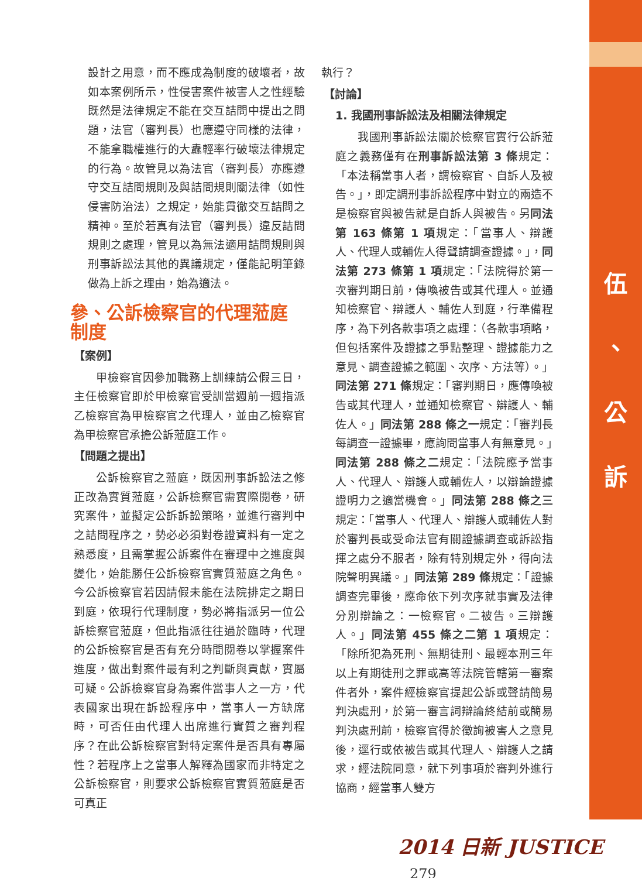伍
、
公
訴
設計之用意，而不應成為制度的破壞者，故如本案例所示，性侵害案件被害人之性經驗既然是法律規定不能在交互詰問中提出之問題，法官（審判長）也應遵守同樣的法律，不能拿職權進行的大纛輕率行破壞法律規定的行為。故管見以為法官（審判長）亦應遵守交互詰問規則及與詰問規則關法律（如性侵害防治法）之規定，始能貫徹交互詰問之精神。至於若真有法官（審判長）違反詰問規則之處理，管見以為無法適用詰問規則與刑事訴訟法其他的異議規定，僅能記明筆錄做為上訴之理由，始為適法。
參、公訴檢察官的代理蒞庭制度
【案例】
甲檢察官因參加職務上訓練請公假三日，主任檢察官即於甲檢察官受訓當週前一週指派乙檢察官為甲檢察官之代理人，並由乙檢察官為甲檢察官承擔公訴蒞庭工作。
【問題之提出】
公訴檢察官之蒞庭，既因刑事訴訟法之修正改為實質蒞庭，公訴檢察官需實際閱卷，研究案件，並擬定公訴訴訟策略，並進行審判中之詰問程序之，勢必必須對卷證資料有一定之熟悉度，且需掌握公訴案件在審理中之進度與變化，始能勝任公訴檢察官實質蒞庭之角色。今公訴檢察官若因請假未能在法院排定之期日到庭，依現行代理制度，勢必將指派另一位公訴檢察官蒞庭，但此指派往往過於臨時，代理的公訴檢察官是否有充分時間閱卷以掌握案件進度，做出對案件最有利之判斷與貢獻，實屬可疑。公訴檢察官身為案件當事人之一方，代表國家出現在訴訟程序中，當事人一方缺席時，可否任由代理人出席進行實質之審判程序？在此公訴檢察官對特定案件是否具有專屬性？若程序上之當事人解釋為國家而非特定之公訴檢察官，則要求公訴檢察官實質蒞庭是否可真正
執行？
【討論】
1. 我國刑事訴訟法及相關法律規定
我國刑事訴訟法關於檢察官實行公訴蒞庭之義務僅有在刑事訴訟法第 3 條規定：「本法稱當事人者，謂檢察官、自訴人及被告。」，即定調刑事訴訟程序中對立的兩造不是檢察官與被告就是自訴人與被告。另同法第 163 條第 1 項規定：「當事人、辯護人、代理人或輔佐人得聲請調查證據。」，同法第 273 條第 1 項規定：「法院得於第一次審判期日前，傳喚被告或其代理人。並通知檢察官、辯護人、輔佐人到庭，行準備程序，為下列各款事項之處理：（各款事項略，但包括案件及證據之爭點整理、證據能力之意見、調查證據之範圍、次序、方法等）。」同法第 271 條規定：「審判期日，應傳喚被告或其代理人，並通知檢察官、辯護人、輔佐人。」同法第 288 條之一規定：「審判長每調查一證據畢，應詢問當事人有無意見。」同法第 288 條之二規定：「法院應予當事人、代理人、辯護人或輔佐人，以辯論證據證明力之適當機會。」同法第 288 條之三規定：「當事人、代理人、辯護人或輔佐人對於審判長或受命法官有關證據調查或訴訟指揮之處分不服者，除有特別規定外，得向法院聲明異議。」同法第 289 條規定：「證據調查完畢後，應命依下列次序就事實及法律分別辯論之：一檢察官。二被告。三辯護人。」同法第 455 條之二第 1 項規定：「除所犯為死刑、無期徒刑、最輕本刑三年以上有期徒刑之罪或高等法院管轄第一審案件者外，案件經檢察官提起公訴或聲請簡易判決處刑，於第一審言詞辯論終結前或簡易判決處刑前，檢察官得於徵詢被害人之意見後，逕行或依被告或其代理人、辯護人之請求，經法院同意，就下列事項於審判外進行協商，經當事人雙方
2014 日新 JUSTICE 279